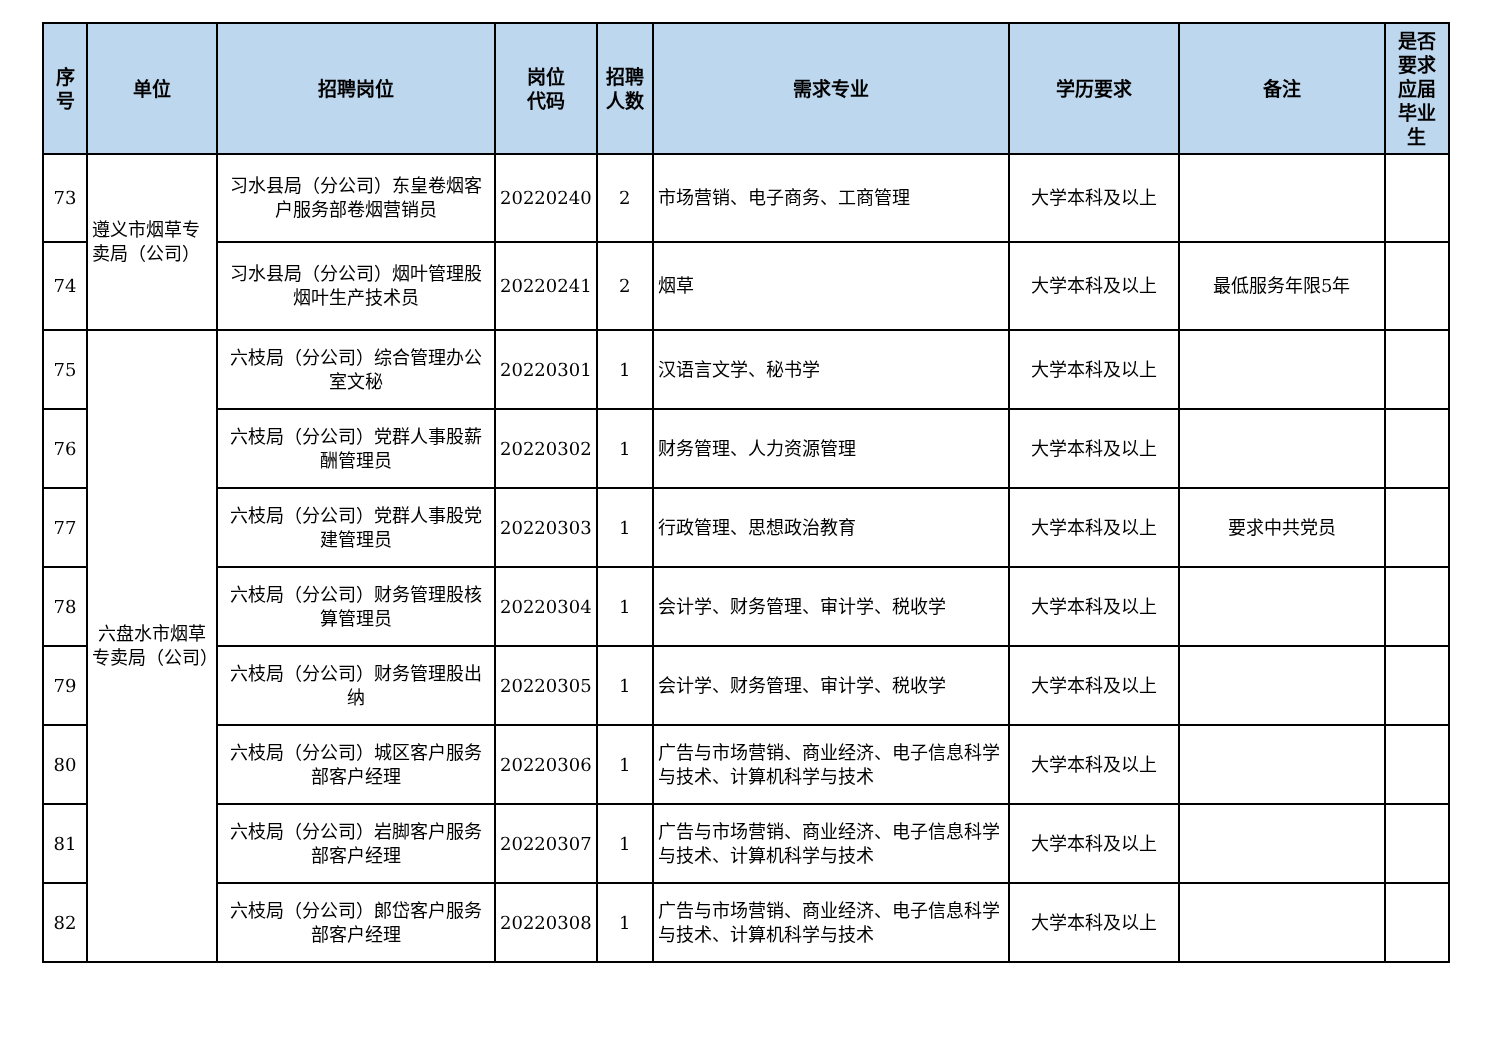| 序 号 | 单位 | 招聘岗位 | 岗位 代码 | 招聘 人数 | 需求专业 | 学历要求 | 备注 | 是否 要求 应届 毕业生 |
| --- | --- | --- | --- | --- | --- | --- | --- | --- |
| 73 | 遵义市烟草专卖局（公司） | 习水县局（分公司）东皇卷烟客户服务部卷烟营销员 | 20220240 | 2 | 市场营销、电子商务、工商管理 | 大学本科及以上 | | |
| 74 | | 习水县局（分公司）烟叶管理股烟叶生产技术员 | 20220241 | 2 | 烟草 | 大学本科及以上 | 最低服务年限5年 | |
| 75 | 六盘水市烟草专卖局（公司） | 六枝局（分公司）综合管理办公室文秘 | 20220301 | 1 | 汉语言文学、秘书学 | 大学本科及以上 | | |
| 76 | | 六枝局（分公司）党群人事股薪酬管理员 | 20220302 | 1 | 财务管理、人力资源管理 | 大学本科及以上 | | |
| 77 | | 六枝局（分公司）党群人事股党建管理员 | 20220303 | 1 | 行政管理、思想政治教育 | 大学本科及以上 | 要求中共党员 | |
| 78 | | 六枝局（分公司）财务管理股核算管理员 | 20220304 | 1 | 会计学、财务管理、审计学、税收学 | 大学本科及以上 | | |
| 79 | | 六枝局（分公司）财务管理股出纳 | 20220305 | 1 | 会计学、财务管理、审计学、税收学 | 大学本科及以上 | | |
| 80 | | 六枝局（分公司）城区客户服务部客户经理 | 20220306 | 1 | 广告与市场营销、商业经济、电子信息科学与技术、计算机科学与技术 | 大学本科及以上 | | |
| 81 | | 六枝局（分公司）岩脚客户服务部客户经理 | 20220307 | 1 | 广告与市场营销、商业经济、电子信息科学与技术、计算机科学与技术 | 大学本科及以上 | | |
| 82 | | 六枝局（分公司）郎岱客户服务部客户经理 | 20220308 | 1 | 广告与市场营销、商业经济、电子信息科学与技术、计算机科学与技术 | 大学本科及以上 | | |